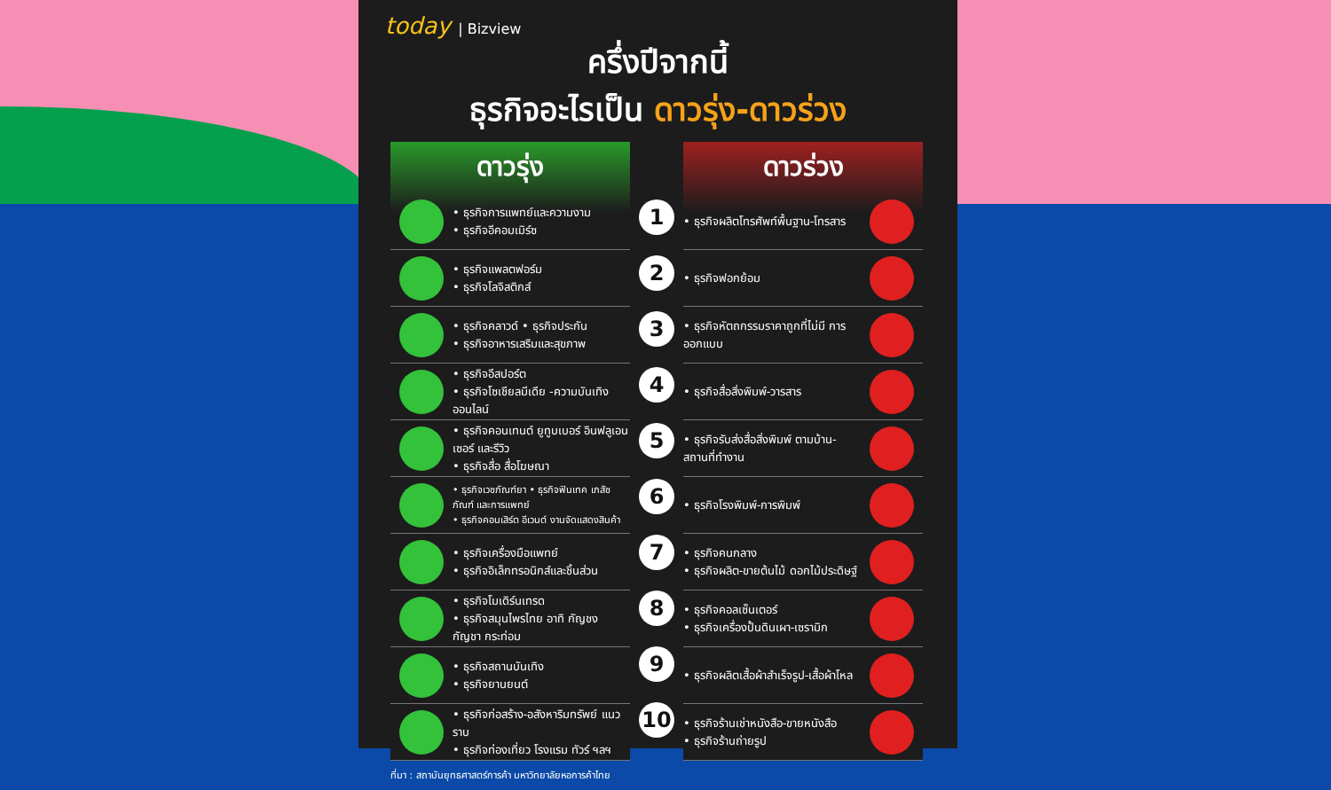today | Bizview
ครึ่งปีจากนี้
ธุรกิจอะไรเป็น ดาวรุ่ง-ดาวร่วง
ดาวรุ่ง
• ธุรกิจการแพทย์และความงาม
• ธุรกิจอีคอมเมิร์ซ
• ธุรกิจแพลตฟอร์ม
• ธุรกิจโลจิสติกส์
• ธุรกิจคลาวด์ • ธุรกิจประกัน
• ธุรกิจอาหารเสริมและสุขภาพ
• ธุรกิจอีสปอร์ต
• ธุรกิจโซเชียลมีเดีย -ความบันเทิงออนไลน์
• ธุรกิจคอนเทนต์ ยูทูบเบอร์ อินฟลูเอนเซอร์ และรีวิว
• ธุรกิจสื่อ สื่อโฆษณา
• ธุรกิจเวชภัณฑ์ยา • ธุรกิจฟินเทค เภสัชภัณฑ์ และการแพทย์
• ธุรกิจคอนเสิร์ต อีเวนต์ งานจัดแสดงสินค้า
• ธุรกิจเครื่องมือแพทย์
• ธุรกิจอิเล็กทรอนิกส์และชิ้นส่วน
• ธุรกิจโมเดิร์นเทรด
• ธุรกิจสมุนไพรไทย อาทิ กัญชง กัญชา กระท่อม
• ธุรกิจสถานบันเทิง
• ธุรกิจยานยนต์
• ธุรกิจก่อสร้าง-อสังหาริมทรัพย์ แนวราบ
• ธุรกิจท่องเที่ยว โรงแรม ทัวร์ ฯลฯ
1
2
3
4
5
6
7
8
9
10
ดาวร่วง
• ธุรกิจผลิตโทรศัพท์พื้นฐาน-โทรสาร
• ธุรกิจฟอกย้อม
• ธุรกิจหัตถกรรมราคาถูกที่ไม่มี การออกแบบ
• ธุรกิจสื่อสิ่งพิมพ์-วารสาร
• ธุรกิจรับส่งสื่อสิ่งพิมพ์ ตามบ้าน-สถานที่ทำงาน
• ธุรกิจโรงพิมพ์-การพิมพ์
• ธุรกิจคนกลาง
• ธุรกิจผลิต-ขายต้นไม้ ดอกไม้ประดิษฐ์
• ธุรกิจคอลเซ็นเตอร์
• ธุรกิจเครื่องปั้นดินเผา-เซรามิก
• ธุรกิจผลิตเสื้อผ้าสำเร็จรูป-เสื้อผ้าโหล
• ธุรกิจร้านเช่าหนังสือ-ขายหนังสือ
• ธุรกิจร้านถ่ายรูป
ที่มา : สถาบันยุทธศาสตร์การค้า มหาวิทยาลัยหอการค้าไทย